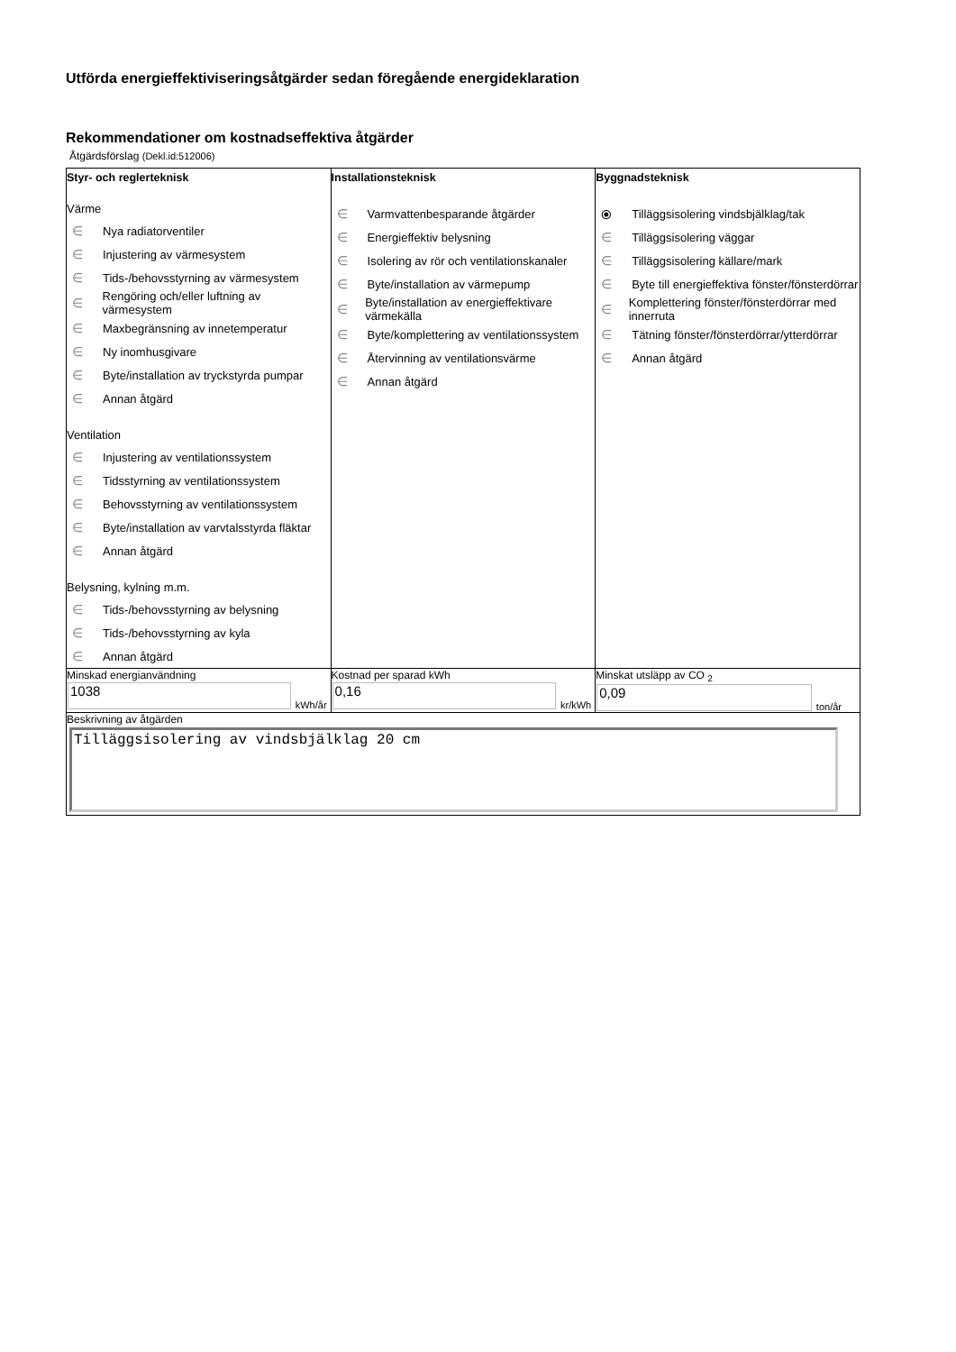Utförda energieffektiviseringsåtgärder sedan föregående energideklaration
Rekommendationer om kostnadseffektiva åtgärder
Åtgärdsförslag (Dekl.id:512006)
| Styr- och reglerteknisk Värme ∈ Nya radiatorventiler ∈ Injustering av värmesystem ∈ Tids-/behovsstyrning av värmesystem ∈ Rengöring och/eller luftning av värmesystem ∈ Maxbegränsning av innetemperatur ∈ Ny inomhusgivare ∈ Byte/installation av tryckstyrda pumpar ∈ Annan åtgärd Ventilation ∈ Injustering av ventilationssystem ∈ Tidsstyrning av ventilationssystem ∈ Behovsstyrning av ventilationssystem ∈ Byte/installation av varvtalsstyrda fläktar ∈ Annan åtgärd Belysning, kylning m.m. ∈ Tids-/behovsstyrning av belysning ∈ Tids-/behovsstyrning av kyla ∈ Annan åtgärd | Installationsteknisk ∈ Varmvattenbesparande åtgärder ∈ Energieffektiv belysning ∈ Isolering av rör och ventilationskanaler ∈ Byte/installation av värmepump ∈ Byte/installation av energieffektivare värmekälla ∈ Byte/komplettering av ventilationssystem ∈ Återvinning av ventilationsvärme ∈ Annan åtgärd | Byggnadsteknisk ⦿ Tilläggsisolering vindsbjälklag/tak ∈ Tilläggsisolering väggar ∈ Tilläggsisolering källare/mark ∈ Byte till energieffektiva fönster/fönsterdörrar ∈ Komplettering fönster/fönsterdörrar med innerruta ∈ Tätning fönster/fönsterdörrar/ytterdörrar ∈ Annan åtgärd |
| Minskad energianvändning 1038 kWh/år | Kostnad per sparad kWh 0,16 kr/kWh | Minskat utsläpp av CO <sub>2</sub> 0,09 ton/år |
| Beskrivning av åtgärden Tilläggsisolering av vindsbjälklag 20 cm | | |